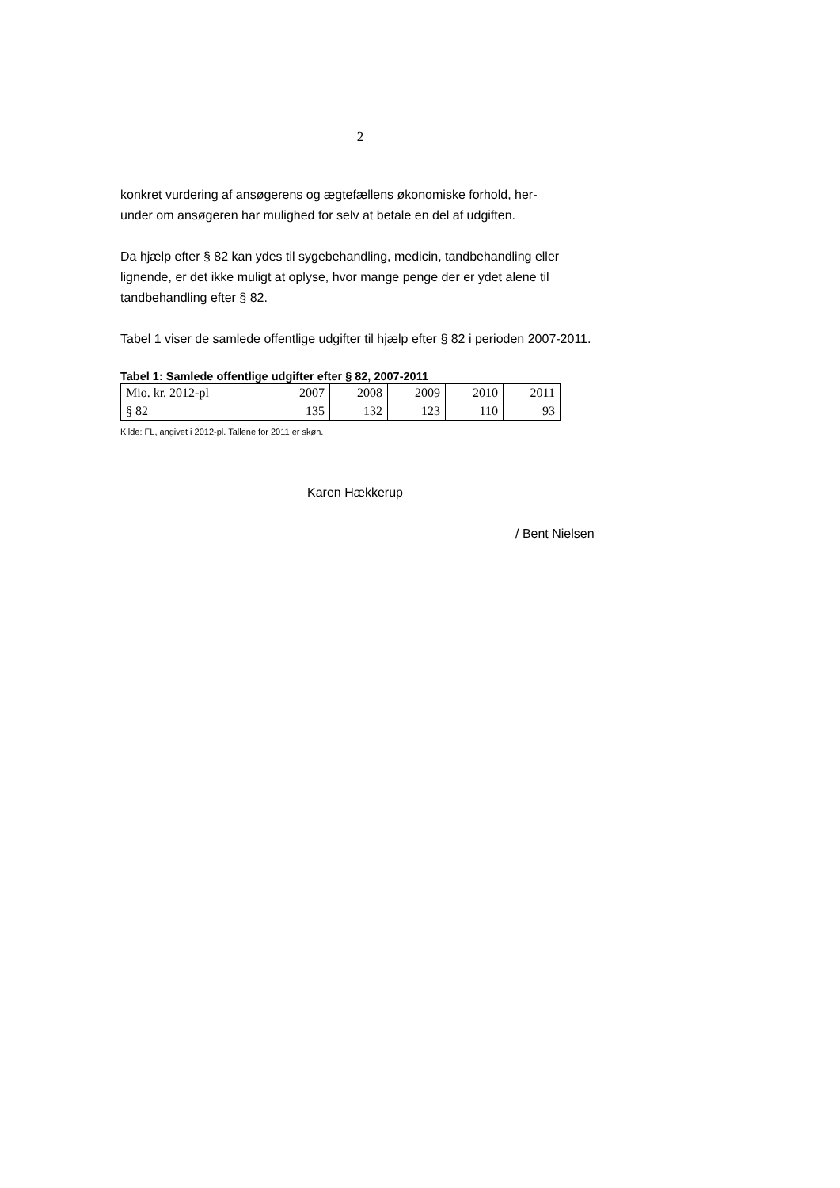2
konkret vurdering af ansøgerens og ægtefællens økonomiske forhold, her-
under om ansøgeren har mulighed for selv at betale en del af udgiften.
Da hjælp efter § 82 kan ydes til sygebehandling, medicin, tandbehandling eller lignende, er det ikke muligt at oplyse, hvor mange penge der er ydet alene til tandbehandling efter § 82.
Tabel 1 viser de samlede offentlige udgifter til hjælp efter § 82 i perioden 2007-2011.
Tabel 1: Samlede offentlige udgifter efter § 82, 2007-2011
| Mio. kr. 2012-pl | 2007 | 2008 | 2009 | 2010 | 2011 |
| § 82 | 135 | 132 | 123 | 110 | 93 |
Kilde: FL, angivet i 2012-pl. Tallene for 2011 er skøn.
Karen Hækkerup
/ Bent Nielsen